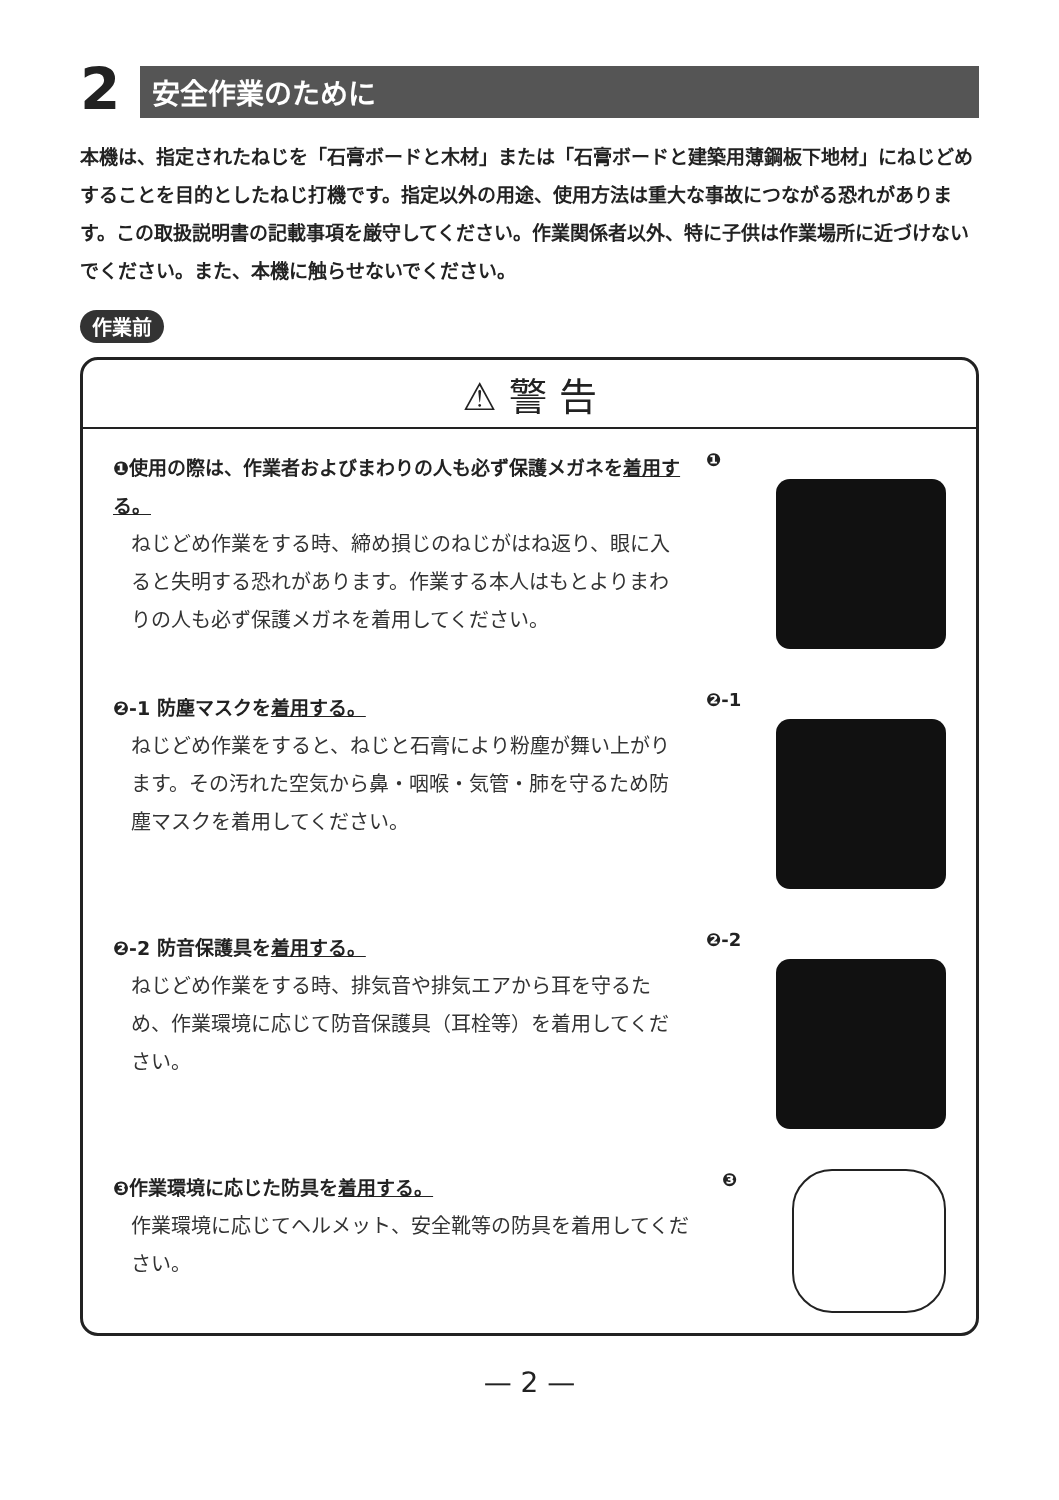2
安全作業のために
本機は、指定されたねじを「石膏ボードと木材」または「石膏ボードと建築用薄鋼板下地材」にねじどめすることを目的としたねじ打機です。指定以外の用途、使用方法は重大な事故につながる恐れがあります。この取扱説明書の記載事項を厳守してください。作業関係者以外、特に子供は作業場所に近づけないでください。また、本機に触らせないでください。
作業前
⚠ 警 告
❶使用の際は、作業者およびまわりの人も必ず保護メガネを着用する。
ねじどめ作業をする時、締め損じのねじがはね返り、眼に入ると失明する恐れがあります。作業する本人はもとよりまわりの人も必ず保護メガネを着用してください。
❶
❷-1 防塵マスクを着用する。
ねじどめ作業をすると、ねじと石膏により粉塵が舞い上がります。その汚れた空気から鼻・咽喉・気管・肺を守るため防塵マスクを着用してください。
❷-1
❷-2 防音保護具を着用する。
ねじどめ作業をする時、排気音や排気エアから耳を守るため、作業環境に応じて防音保護具（耳栓等）を着用してください。
❷-2
❸作業環境に応じた防具を着用する。
作業環境に応じてヘルメット、安全靴等の防具を着用してください。
❸
— 2 —